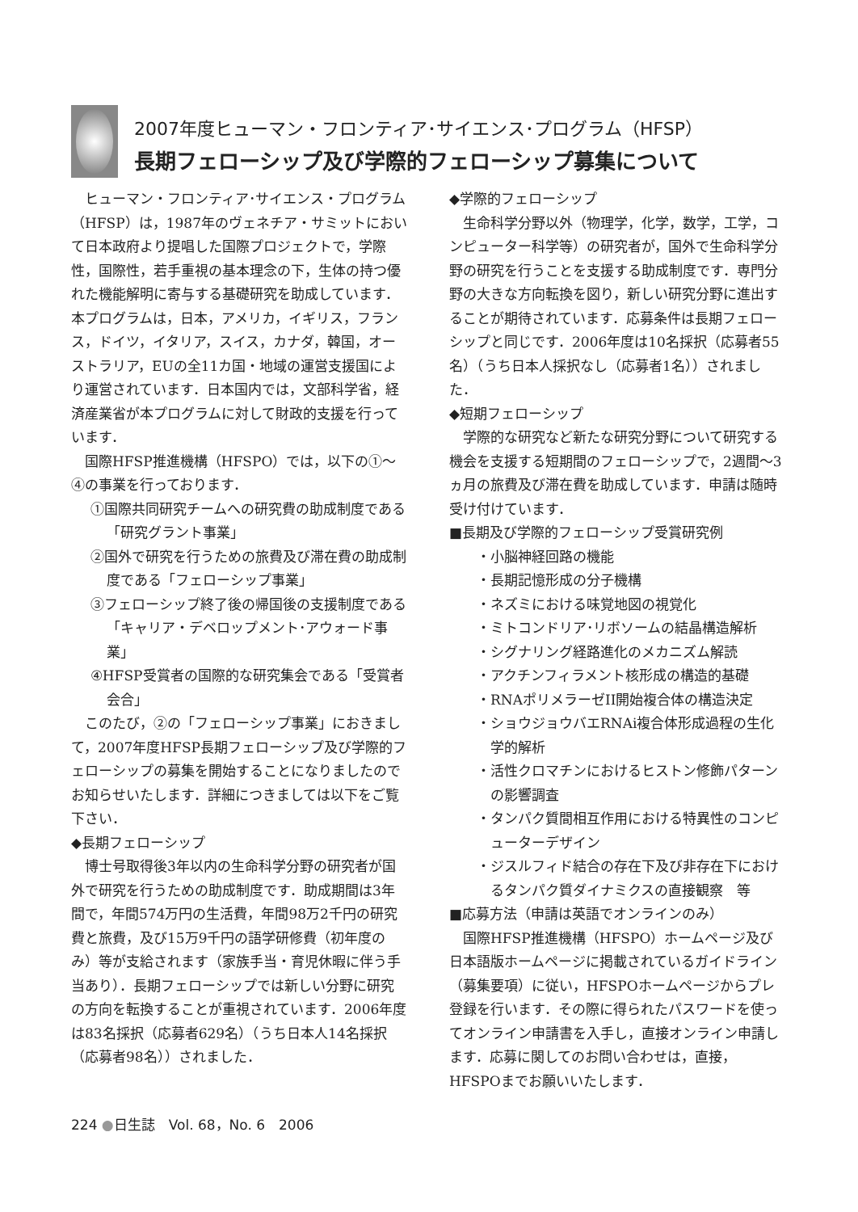2007年度ヒューマン・フロンティア･サイエンス･プログラム（HFSP）
長期フェローシップ及び学際的フェローシップ募集について
ヒューマン・フロンティア･サイエンス・プログラム（HFSP）は，1987年のヴェネチア・サミットにおいて日本政府より提唱した国際プロジェクトで，学際性，国際性，若手重視の基本理念の下，生体の持つ優れた機能解明に寄与する基礎研究を助成しています．本プログラムは，日本，アメリカ，イギリス，フランス，ドイツ，イタリア，スイス，カナダ，韓国，オーストラリア，EUの全11カ国・地域の運営支援国により運営されています．日本国内では，文部科学省，経済産業省が本プログラムに対して財政的支援を行っています．
国際HFSP推進機構（HFSPO）では，以下の①〜④の事業を行っております．
①国際共同研究チームへの研究費の助成制度である「研究グラント事業」
②国外で研究を行うための旅費及び滞在費の助成制度である「フェローシップ事業」
③フェローシップ終了後の帰国後の支援制度である「キャリア・デベロップメント･アウォード事業」
④HFSP受賞者の国際的な研究集会である「受賞者会合」
このたび，②の「フェローシップ事業」におきまして，2007年度HFSP長期フェローシップ及び学際的フェローシップの募集を開始することになりましたのでお知らせいたします．詳細につきましては以下をご覧下さい．
◆長期フェローシップ
博士号取得後3年以内の生命科学分野の研究者が国外で研究を行うための助成制度です．助成期間は3年間で，年間574万円の生活費，年間98万2千円の研究費と旅費，及び15万9千円の語学研修費（初年度のみ）等が支給されます（家族手当・育児休暇に伴う手当あり）．長期フェローシップでは新しい分野に研究の方向を転換することが重視されています．2006年度は83名採択（応募者629名）（うち日本人14名採択（応募者98名））されました．
◆学際的フェローシップ
生命科学分野以外（物理学，化学，数学，工学，コンピューター科学等）の研究者が，国外で生命科学分野の研究を行うことを支援する助成制度です．専門分野の大きな方向転換を図り，新しい研究分野に進出することが期待されています．応募条件は長期フェローシップと同じです．2006年度は10名採択（応募者55名）（うち日本人採択なし（応募者1名））されました．
◆短期フェローシップ
学際的な研究など新たな研究分野について研究する機会を支援する短期間のフェローシップで，2週間〜3ヵ月の旅費及び滞在費を助成しています．申請は随時受け付けています．
■長期及び学際的フェローシップ受賞研究例
・小脳神経回路の機能
・長期記憶形成の分子機構
・ネズミにおける味覚地図の視覚化
・ミトコンドリア･リボソームの結晶構造解析
・シグナリング経路進化のメカニズム解読
・アクチンフィラメント核形成の構造的基礎
・RNAポリメラーゼII開始複合体の構造決定
・ショウジョウバエRNAi複合体形成過程の生化学的解析
・活性クロマチンにおけるヒストン修飾パターンの影響調査
・タンパク質間相互作用における特異性のコンピューターデザイン
・ジスルフィド結合の存在下及び非存在下におけるタンパク質ダイナミクスの直接観察　等
■応募方法（申請は英語でオンラインのみ）
国際HFSP推進機構（HFSPO）ホームページ及び日本語版ホームページに掲載されているガイドライン（募集要項）に従い，HFSPOホームページからプレ登録を行います．その際に得られたパスワードを使ってオンライン申請書を入手し，直接オンライン申請します．応募に関してのお問い合わせは，直接，HFSPOまでお願いいたします．
224 ●日生誌　Vol. 68，No. 6　2006